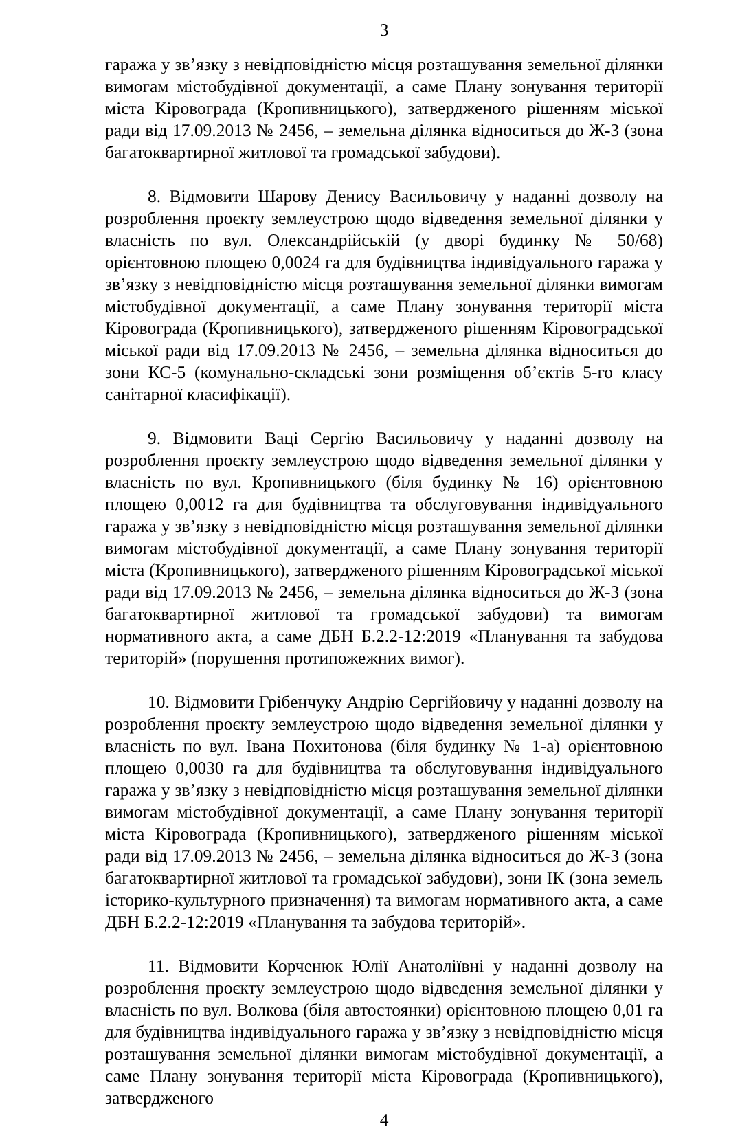3
гаража у зв’язку з невідповідністю місця розташування земельної ділянки вимогам містобудівної документації, а саме Плану зонування території міста Кіровограда (Кропивницького), затвердженого рішенням міської ради від 17.09.2013 № 2456, – земельна ділянка відноситься до Ж-3 (зона багатоквартирної житлової та громадської забудови).
8. Відмовити Шарову Денису Васильовичу у наданні дозволу на розроблення проєкту землеустрою щодо відведення земельної ділянки у власність по вул. Олександрійській (у дворі будинку № 50/68) орієнтовною площею 0,0024 га для будівництва індивідуального гаража у зв’язку з невідповідністю місця розташування земельної ділянки вимогам містобудівної документації, а саме Плану зонування території міста Кіровограда (Кропивницького), затвердженого рішенням Кіровоградської міської ради від 17.09.2013 № 2456, – земельна ділянка відноситься до зони КС-5 (комунально-складські зони розміщення об’єктів 5-го класу санітарної класифікації).
9. Відмовити Ваці Сергію Васильовичу у наданні дозволу на розроблення проєкту землеустрою щодо відведення земельної ділянки у власність по вул. Кропивницького (біля будинку № 16) орієнтовною площею 0,0012 га для будівництва та обслуговування індивідуального гаража у зв’язку з невідповідністю місця розташування земельної ділянки вимогам містобудівної документації, а саме Плану зонування території міста (Кропивницького), затвердженого рішенням Кіровоградської міської ради від 17.09.2013 № 2456, – земельна ділянка відноситься до Ж-3 (зона багатоквартирної житлової та громадської забудови) та вимогам нормативного акта, а саме ДБН Б.2.2-12:2019 «Планування та забудова територій» (порушення протипожежних вимог).
10. Відмовити Грібенчуку Андрію Сергійовичу у наданні дозволу на розроблення проєкту землеустрою щодо відведення земельної ділянки у власність по вул. Івана Похитонова (біля будинку № 1-а) орієнтовною площею 0,0030 га для будівництва та обслуговування індивідуального гаража у зв’язку з невідповідністю місця розташування земельної ділянки вимогам містобудівної документації, а саме Плану зонування території міста Кіровограда (Кропивницького), затвердженого рішенням міської ради від 17.09.2013 № 2456, – земельна ділянка відноситься до Ж-3 (зона багатоквартирної житлової та громадської забудови), зони ІК (зона земель історико-культурного призначення) та вимогам нормативного акта, а саме ДБН Б.2.2-12:2019 «Планування та забудова територій».
11. Відмовити Корченюк Юлії Анатоліївні у наданні дозволу на розроблення проєкту землеустрою щодо відведення земельної ділянки у власність по вул. Волкова (біля автостоянки) орієнтовною площею 0,01 га для будівництва індивідуального гаража у зв’язку з невідповідністю місця розташування земельної ділянки вимогам містобудівної документації, а саме Плану зонування території міста Кіровограда (Кропивницького), затвердженого
4